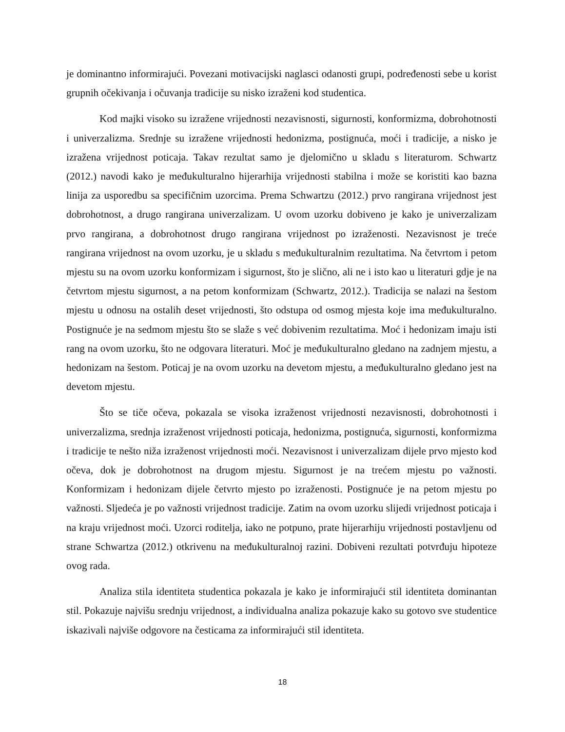je dominantno informirajući. Povezani motivacijski naglasci odanosti grupi, podređenosti sebe u korist grupnih očekivanja i očuvanja tradicije su nisko izraženi kod studentica.
Kod majki visoko su izražene vrijednosti nezavisnosti, sigurnosti, konformizma, dobrohotnosti i univerzalizma. Srednje su izražene vrijednosti hedonizma, postignuća, moći i tradicije, a nisko je izražena vrijednost poticaja. Takav rezultat samo je djelomično u skladu s literaturom. Schwartz (2012.) navodi kako je međukulturalno hijerarhija vrijednosti stabilna i može se koristiti kao bazna linija za usporedbu sa specifičnim uzorcima. Prema Schwartzu (2012.) prvo rangirana vrijednost jest dobrohotnost, a drugo rangirana univerzalizam. U ovom uzorku dobiveno je kako je univerzalizam prvo rangirana, a dobrohotnost drugo rangirana vrijednost po izraženosti. Nezavisnost je treće rangirana vrijednost na ovom uzorku, je u skladu s međukulturalnim rezultatima. Na četvrtom i petom mjestu su na ovom uzorku konformizam i sigurnost, što je slično, ali ne i isto kao u literaturi gdje je na četvrtom mjestu sigurnost, a na petom konformizam (Schwartz, 2012.). Tradicija se nalazi na šestom mjestu u odnosu na ostalih deset vrijednosti, što odstupa od osmog mjesta koje ima međukulturalno. Postignuće je na sedmom mjestu što se slaže s već dobivenim rezultatima. Moć i hedonizam imaju isti rang na ovom uzorku, što ne odgovara literaturi. Moć je međukulturalno gledano na zadnjem mjestu, a hedonizam na šestom. Poticaj je na ovom uzorku na devetom mjestu, a međukulturalno gledano jest na devetom mjestu.
Što se tiče očeva, pokazala se visoka izraženost vrijednosti nezavisnosti, dobrohotnosti i univerzalizma, srednja izraženost vrijednosti poticaja, hedonizma, postignuća, sigurnosti, konformizma i tradicije te nešto niža izraženost vrijednosti moći. Nezavisnost i univerzalizam dijele prvo mjesto kod očeva, dok je dobrohotnost na drugom mjestu. Sigurnost je na trećem mjestu po važnosti. Konformizam i hedonizam dijele četvrto mjesto po izraženosti. Postignuće je na petom mjestu po važnosti. Sljedeća je po važnosti vrijednost tradicije. Zatim na ovom uzorku slijedi vrijednost poticaja i na kraju vrijednost moći. Uzorci roditelja, iako ne potpuno, prate hijerarhiju vrijednosti postavljenu od strane Schwartza (2012.) otkrivenu na međukulturalnoj razini. Dobiveni rezultati potvrđuju hipoteze ovog rada.
Analiza stila identiteta studentica pokazala je kako je informirajući stil identiteta dominantan stil. Pokazuje najvišu srednju vrijednost, a individualna analiza pokazuje kako su gotovo sve studentice iskazivali najviše odgovore na česticama za informirajući stil identiteta.
18